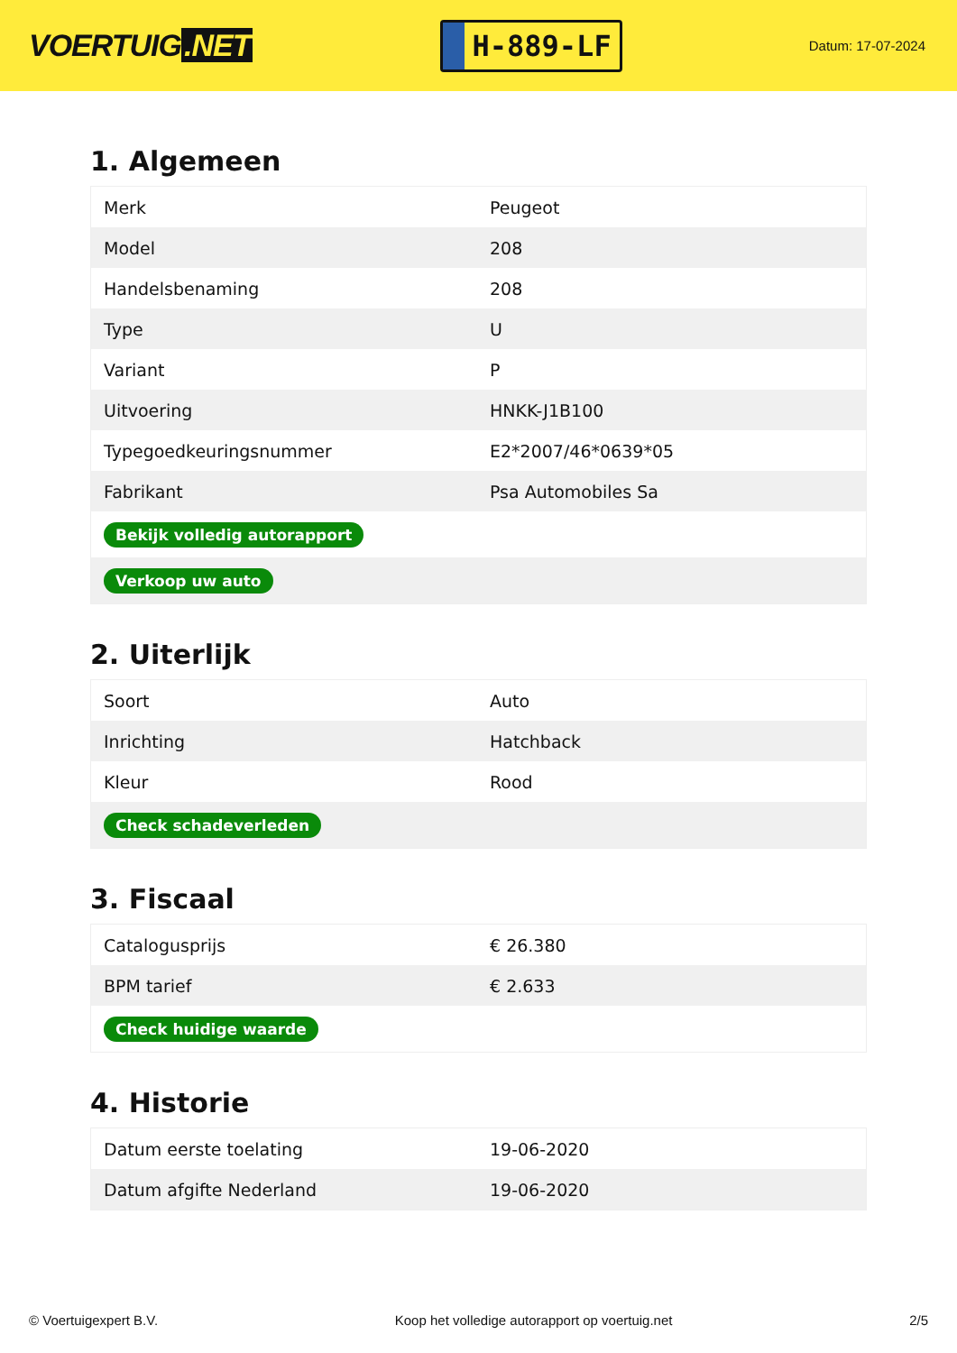VOERTUIG.NET
H-889-LF
Datum: 17-07-2024
1. Algemeen
| Merk | Peugeot |
| Model | 208 |
| Handelsbenaming | 208 |
| Type | U |
| Variant | P |
| Uitvoering | HNKK-J1B100 |
| Typegoedkeuringsnummer | E2*2007/46*0639*05 |
| Fabrikant | Psa Automobiles Sa |
| Bekijk volledig autorapport | |
| Verkoop uw auto | |
2. Uiterlijk
| Soort | Auto |
| Inrichting | Hatchback |
| Kleur | Rood |
| Check schadeverleden | |
3. Fiscaal
| Catalogusprijs | € 26.380 |
| BPM tarief | € 2.633 |
| Check huidige waarde | |
4. Historie
| Datum eerste toelating | 19-06-2020 |
| Datum afgifte Nederland | 19-06-2020 |
© Voertuigexpert B.V. Koop het volledige autorapport op voertuig.net 2/5